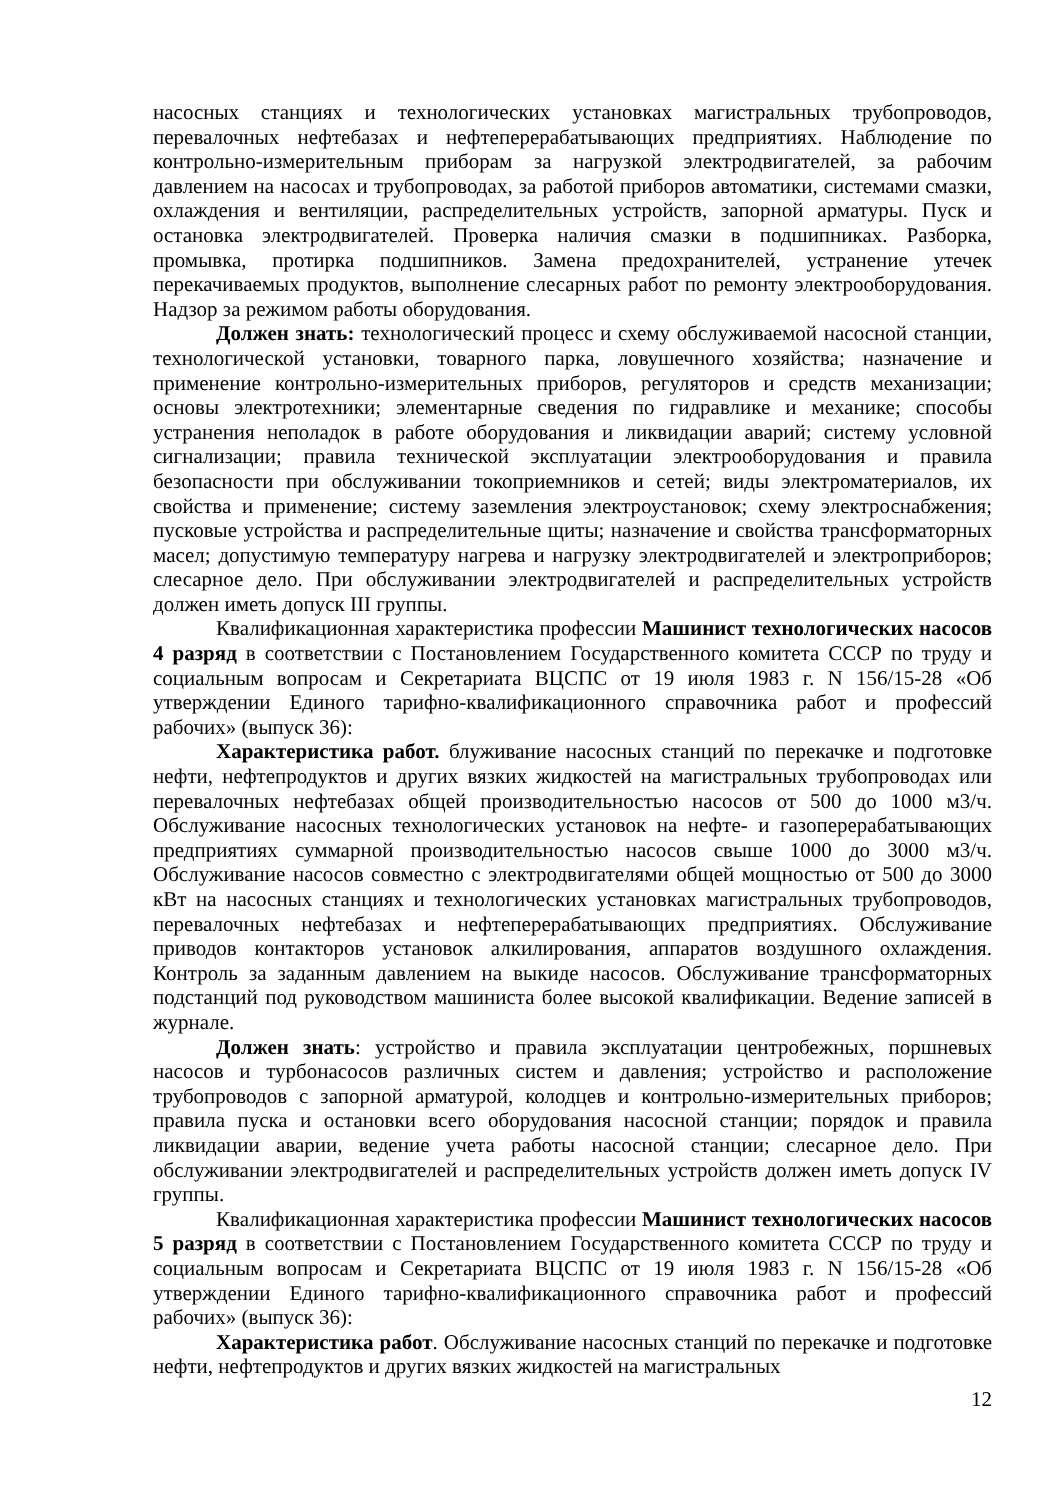насосных станциях и технологических установках магистральных трубопроводов, перевалочных нефтебазах и нефтеперерабатывающих предприятиях. Наблюдение по контрольно-измерительным приборам за нагрузкой электродвигателей, за рабочим давлением на насосах и трубопроводах, за работой приборов автоматики, системами смазки, охлаждения и вентиляции, распределительных устройств, запорной арматуры. Пуск и остановка электродвигателей. Проверка наличия смазки в подшипниках. Разборка, промывка, протирка подшипников. Замена предохранителей, устранение утечек перекачиваемых продуктов, выполнение слесарных работ по ремонту электрооборудования. Надзор за режимом работы оборудования.
Должен знать: технологический процесс и схему обслуживаемой насосной станции, технологической установки, товарного парка, ловушечного хозяйства; назначение и применение контрольно-измерительных приборов, регуляторов и средств механизации; основы электротехники; элементарные сведения по гидравлике и механике; способы устранения неполадок в работе оборудования и ликвидации аварий; систему условной сигнализации; правила технической эксплуатации электрооборудования и правила безопасности при обслуживании токоприемников и сетей; виды электроматериалов, их свойства и применение; систему заземления электроустановок; схему электроснабжения; пусковые устройства и распределительные щиты; назначение и свойства трансформаторных масел; допустимую температуру нагрева и нагрузку электродвигателей и электроприборов; слесарное дело. При обслуживании электродвигателей и распределительных устройств должен иметь допуск III группы.
Квалификационная характеристика профессии Машинист технологических насосов 4 разряд в соответствии с Постановлением Государственного комитета СССР по труду и социальным вопросам и Секретариата ВЦСПС от 19 июля 1983 г. N 156/15-28 «Об утверждении Единого тарифно-квалификационного справочника работ и профессий рабочих» (выпуск 36):
Характеристика работ. блуживание насосных станций по перекачке и подготовке нефти, нефтепродуктов и других вязких жидкостей на магистральных трубопроводах или перевалочных нефтебазах общей производительностью насосов от 500 до 1000 м3/ч. Обслуживание насосных технологических установок на нефте- и газоперерабатывающих предприятиях суммарной производительностью насосов свыше 1000 до 3000 м3/ч. Обслуживание насосов совместно с электродвигателями общей мощностью от 500 до 3000 кВт на насосных станциях и технологических установках магистральных трубопроводов, перевалочных нефтебазах и нефтеперерабатывающих предприятиях. Обслуживание приводов контакторов установок алкилирования, аппаратов воздушного охлаждения. Контроль за заданным давлением на выкиде насосов. Обслуживание трансформаторных подстанций под руководством машиниста более высокой квалификации. Ведение записей в журнале.
Должен знать: устройство и правила эксплуатации центробежных, поршневых насосов и турбонасосов различных систем и давления; устройство и расположение трубопроводов с запорной арматурой, колодцев и контрольно-измерительных приборов; правила пуска и остановки всего оборудования насосной станции; порядок и правила ликвидации аварии, ведение учета работы насосной станции; слесарное дело. При обслуживании электродвигателей и распределительных устройств должен иметь допуск IV группы.
Квалификационная характеристика профессии Машинист технологических насосов 5 разряд в соответствии с Постановлением Государственного комитета СССР по труду и социальным вопросам и Секретариата ВЦСПС от 19 июля 1983 г. N 156/15-28 «Об утверждении Единого тарифно-квалификационного справочника работ и профессий рабочих» (выпуск 36):
Характеристика работ. Обслуживание насосных станций по перекачке и подготовке нефти, нефтепродуктов и других вязких жидкостей на магистральных
12